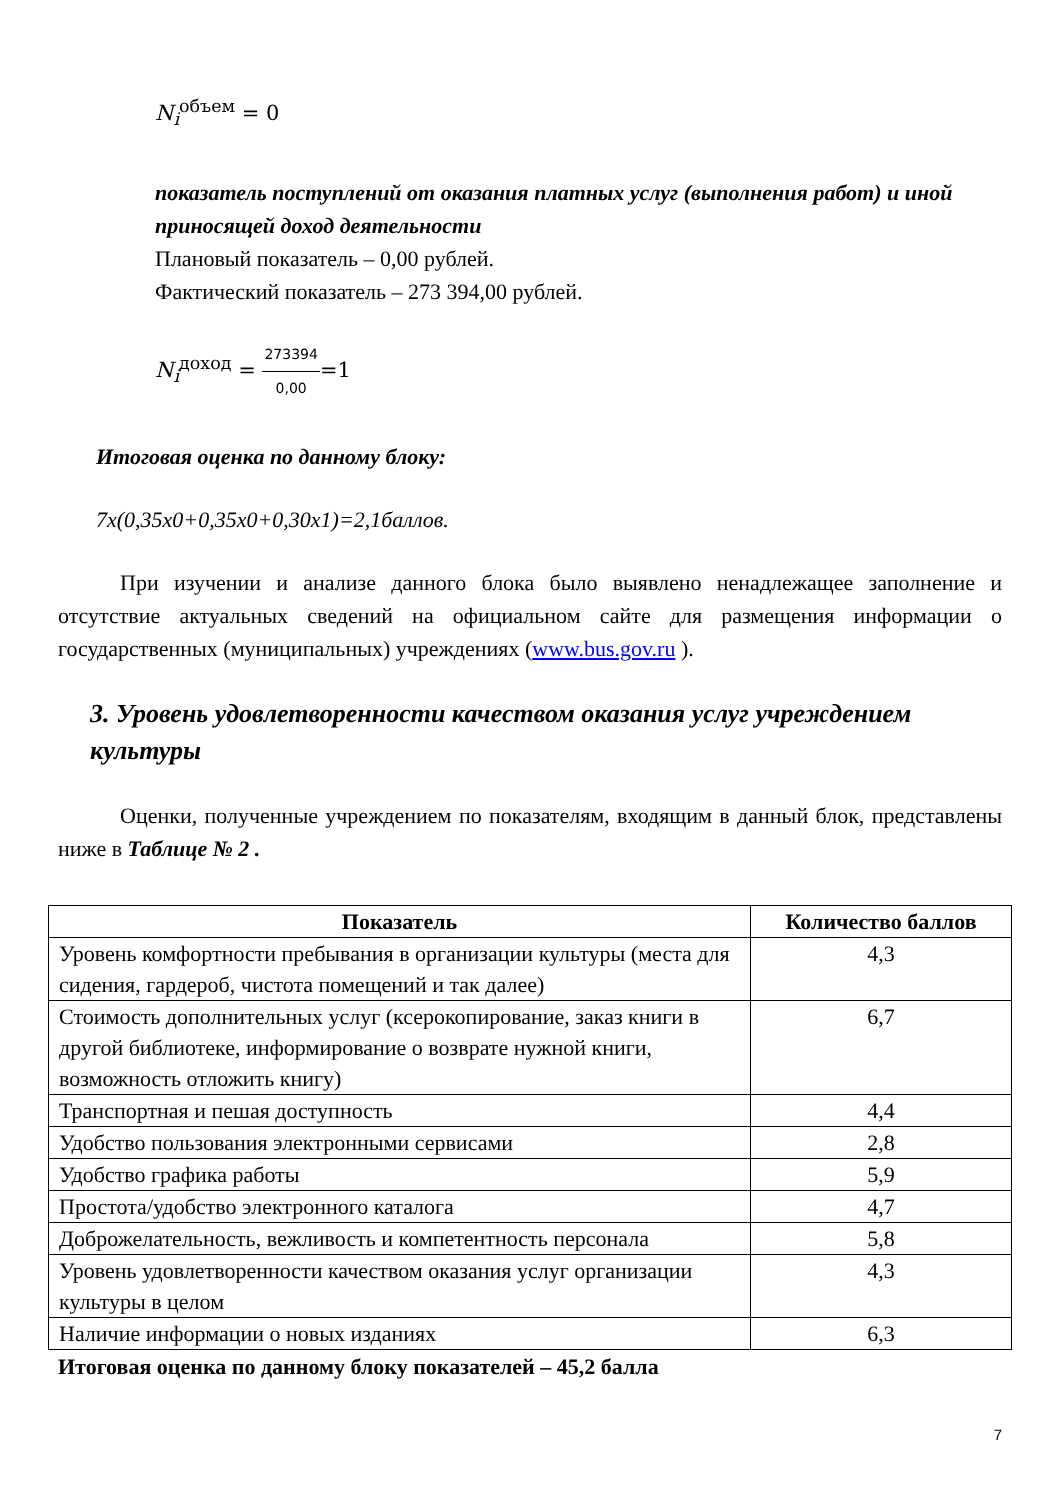N<sub>i</sub><sup>объем</sup> = 0
показатель поступлений от оказания платных услуг (выполнения работ) и иной приносящей доход деятельности
Плановый показатель – 0,00 рублей.
Фактический показатель – 273 394,00 рублей.
N<sub>i</sub><sup>доход</sup> = 273394 0,00=1
Итоговая оценка по данному блоку:
7х(0,35х0+0,35х0+0,30х1)=2,1баллов.
При изучении и анализе данного блока было выявлено ненадлежащее заполнение и отсутствие актуальных сведений на официальном сайте для размещения информации о государственных (муниципальных) учреждениях (www.bus.gov.ru ).
3. Уровень удовлетворенности качеством оказания услуг учреждением культуры
Оценки, полученные учреждением по показателям, входящим в данный блок, представлены ниже в Таблице № 2 .
| Показатель | Количество баллов |
| --- | --- |
| Уровень комфортности пребывания в организации культуры (места для сидения, гардероб, чистота помещений и так далее) | 4,3 |
| Стоимость дополнительных услуг (ксерокопирование, заказ книги в другой библиотеке, информирование о возврате нужной книги, возможность отложить книгу) | 6,7 |
| Транспортная и пешая доступность | 4,4 |
| Удобство пользования электронными сервисами | 2,8 |
| Удобство графика работы | 5,9 |
| Простота/удобство электронного каталога | 4,7 |
| Доброжелательность, вежливость и компетентность персонала | 5,8 |
| Уровень удовлетворенности качеством оказания услуг организации культуры в целом | 4,3 |
| Наличие информации о новых изданиях | 6,3 |
Итоговая оценка по данному блоку показателей – 45,2 балла
7